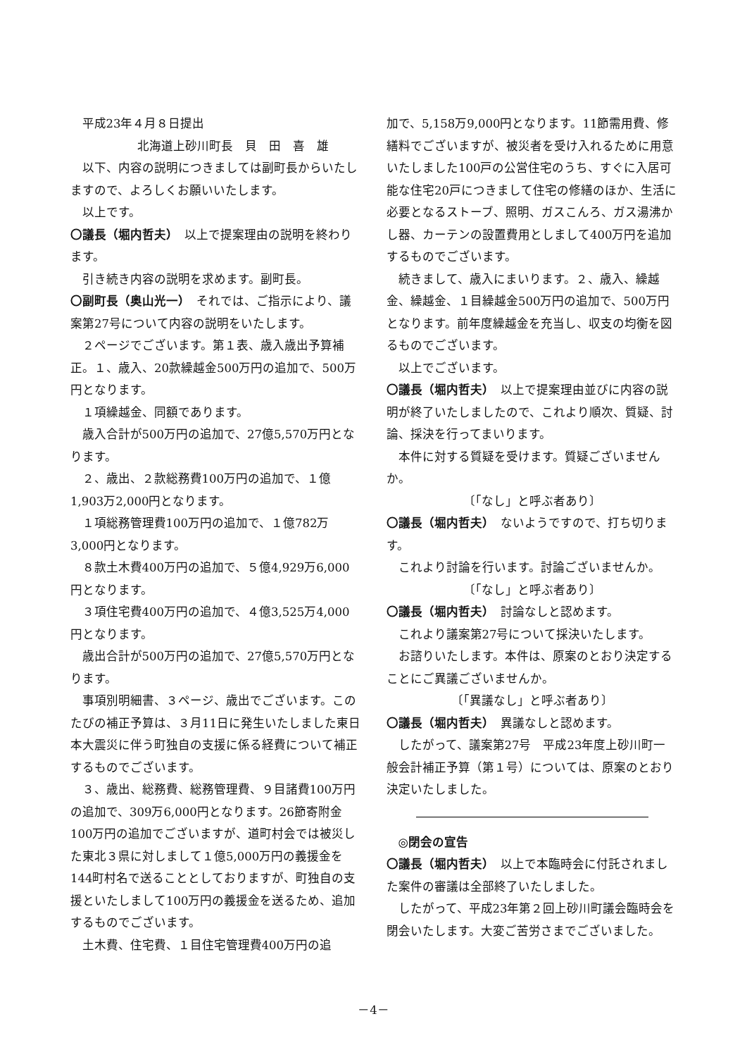平成23年４月８日提出
北海道上砂川町長　貝　田　喜　雄
以下、内容の説明につきましては副町長からいたしますので、よろしくお願いいたします。
以上です。
〇議長（堀内哲夫）　以上で提案理由の説明を終わります。
引き続き内容の説明を求めます。副町長。
〇副町長（奥山光一）　それでは、ご指示により、議案第27号について内容の説明をいたします。
２ページでございます。第１表、歳入歳出予算補正。１、歳入、20款繰越金500万円の追加で、500万円となります。
１項繰越金、同額であります。
歳入合計が500万円の追加で、27億5,570万円となります。
２、歳出、２款総務費100万円の追加で、１億1,903万2,000円となります。
１項総務管理費100万円の追加で、１億782万3,000円となります。
８款土木費400万円の追加で、５億4,929万6,000円となります。
３項住宅費400万円の追加で、４億3,525万4,000円となります。
歳出合計が500万円の追加で、27億5,570万円となります。
事項別明細書、３ページ、歳出でございます。このたびの補正予算は、３月11日に発生いたしました東日本大震災に伴う町独自の支援に係る経費について補正するものでございます。
３、歳出、総務費、総務管理費、９目諸費100万円の追加で、309万6,000円となります。26節寄附金100万円の追加でございますが、道町村会では被災した東北３県に対しまして１億5,000万円の義援金を144町村名で送ることとしておりますが、町独自の支援といたしまして100万円の義援金を送るため、追加するものでございます。
土木費、住宅費、１目住宅管理費400万円の追
加で、5,158万9,000円となります。11節需用費、修繕料でございますが、被災者を受け入れるために用意いたしました100戸の公営住宅のうち、すぐに入居可能な住宅20戸につきまして住宅の修繕のほか、生活に必要となるストーブ、照明、ガスこんろ、ガス湯沸かし器、カーテンの設置費用としまして400万円を追加するものでございます。
続きまして、歳入にまいります。２、歳入、繰越金、繰越金、１目繰越金500万円の追加で、500万円となります。前年度繰越金を充当し、収支の均衡を図るものでございます。
以上でございます。
〇議長（堀内哲夫）　以上で提案理由並びに内容の説明が終了いたしましたので、これより順次、質疑、討論、採決を行ってまいります。
本件に対する質疑を受けます。質疑ございませんか。
〔「なし」と呼ぶ者あり〕
〇議長（堀内哲夫）　ないようですので、打ち切ります。
これより討論を行います。討論ございませんか。
〔「なし」と呼ぶ者あり〕
〇議長（堀内哲夫）　討論なしと認めます。
これより議案第27号について採決いたします。
お諮りいたします。本件は、原案のとおり決定することにご異議ございませんか。
〔「異議なし」と呼ぶ者あり〕
〇議長（堀内哲夫）　異議なしと認めます。
したがって、議案第27号　平成23年度上砂川町一般会計補正予算（第１号）については、原案のとおり決定いたしました。
◎閉会の宣告
〇議長（堀内哲夫）　以上で本臨時会に付託されました案件の審議は全部終了いたしました。
したがって、平成23年第２回上砂川町議会臨時会を閉会いたします。大変ご苦労さまでございました。
－4－